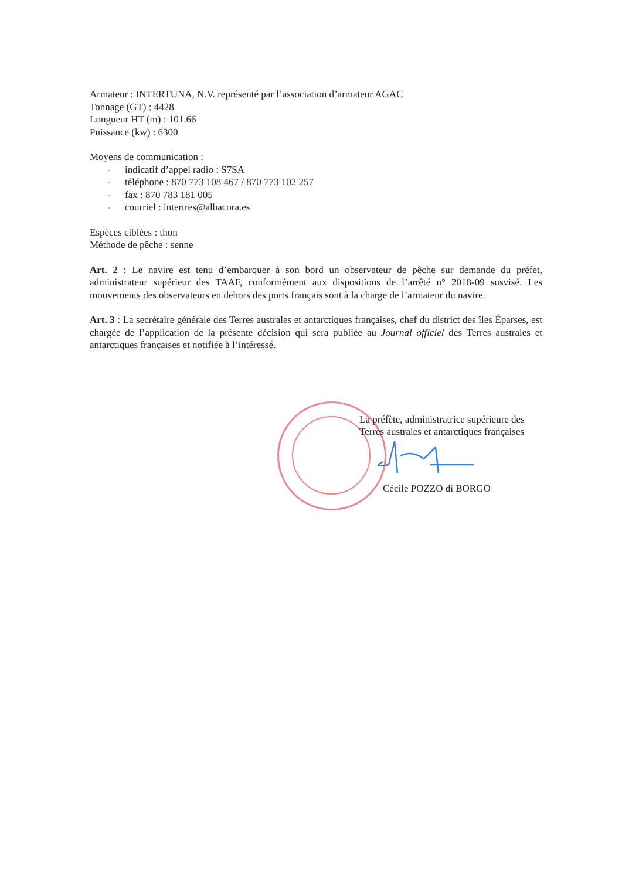Armateur : INTERTUNA, N.V. représenté par l’association d’armateur AGAC
Tonnage (GT) : 4428
Longueur HT (m) : 101.66
Puissance (kw) : 6300
Moyens de communication :
- indicatif d’appel radio : S7SA
- téléphone : 870 773 108 467 / 870 773 102 257
- fax : 870 783 181 005
- courriel : intertres@albacora.es
Espèces ciblées : thon
Méthode de pêche : senne
Art. 2 : Le navire est tenu d’embarquer à son bord un observateur de pêche sur demande du préfet, administrateur supérieur des TAAF, conformément aux dispositions de l’arrêté n° 2018-09 susvisé. Les mouvements des observateurs en dehors des ports français sont à la charge de l’armateur du navire.
Art. 3 : La secrétaire générale des Terres australes et antarctiques françaises, chef du district des îles Éparses, est chargée de l’application de la présente décision qui sera publiée au Journal officiel des Terres australes et antarctiques françaises et notifiée à l’intéressé.
La préfète, administratrice supérieure des
Terres australes et antarctiques françaises
Cécile POZZO di BORGO